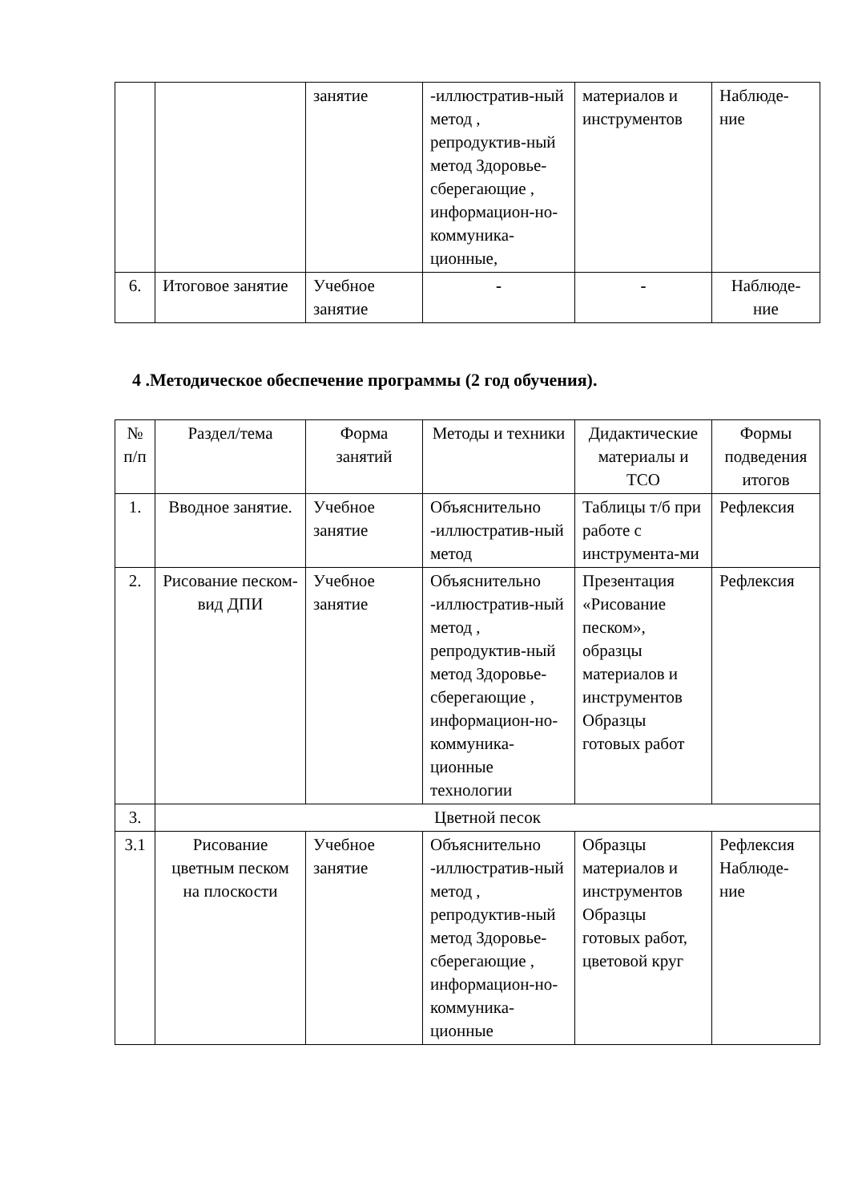| | | занятие | -иллюстратив-ный метод , репродуктив-ный метод Здоровье-сберегающие , информацион-но-коммуника-ционные, | материалов и инструментов | Наблюде-ние |
| 6. | Итоговое занятие | Учебное занятие | - | - | Наблюде-ние |
4 .Методическое обеспечение программы (2 год обучения).
| № п/п | Раздел/тема | Форма занятий | Методы и техники | Дидактические материалы и ТСО | Формы подведения итогов |
| 1. | Вводное занятие. | Учебное занятие | Объяснительно -иллюстратив-ный метод | Таблицы т/б при работе с инструмента-ми | Рефлексия |
| 2. | Рисование песком-вид ДПИ | Учебное занятие | Объяснительно -иллюстратив-ный метод , репродуктив-ный метод Здоровье-сберегающие , информацион-но-коммуника-ционные технологии | Презентация «Рисование песком», образцы материалов и инструментов Образцы готовых работ | Рефлексия |
| 3. | Цветной песок | | | | |
| 3.1 | Рисование цветным песком на плоскости | Учебное занятие | Объяснительно -иллюстратив-ный метод , репродуктив-ный метод Здоровье-сберегающие , информацион-но-коммуника-ционные | Образцы материалов и инструментов Образцы готовых работ, цветовой круг | Рефлексия Наблюде-ние |